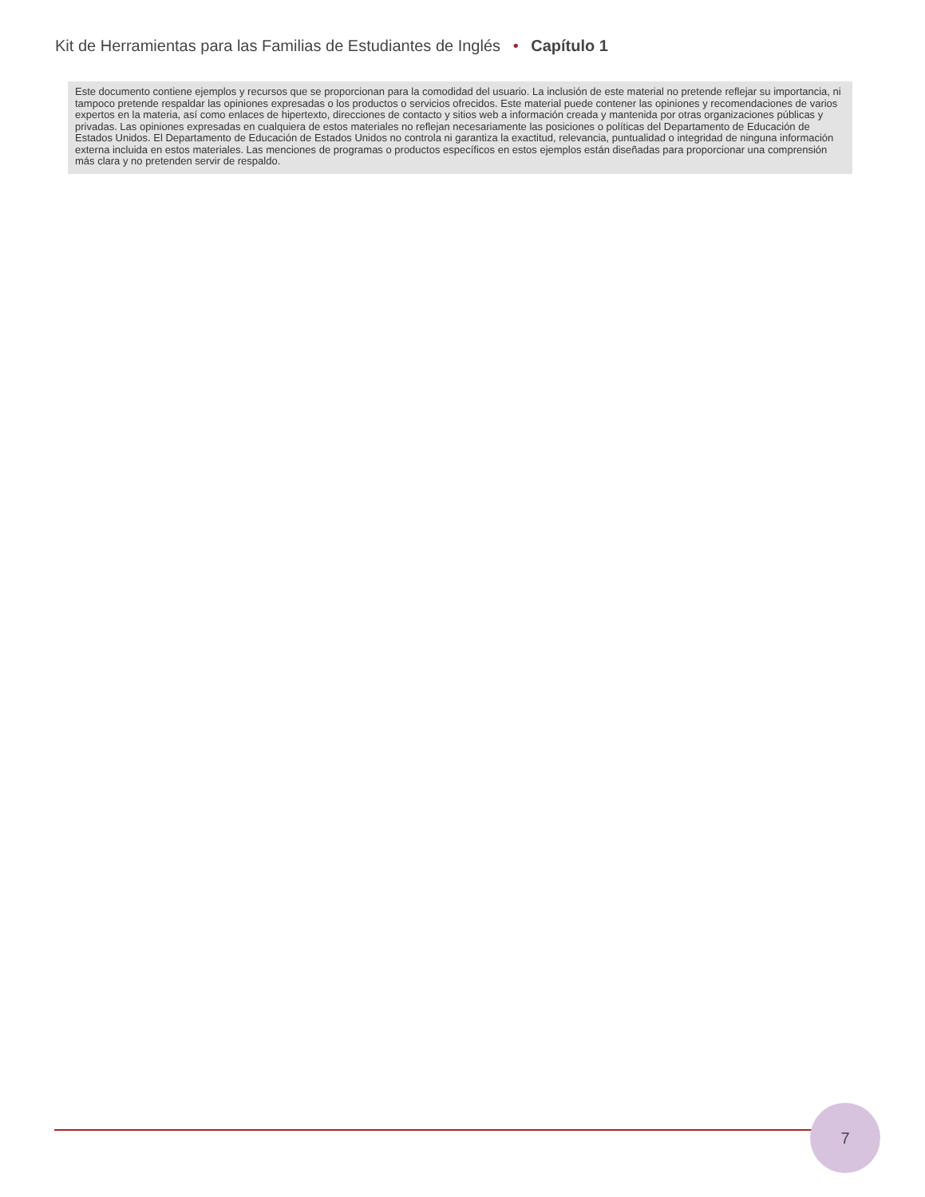Kit de Herramientas para las Familias de Estudiantes de Inglés • Capítulo 1
Este documento contiene ejemplos y recursos que se proporcionan para la comodidad del usuario. La inclusión de este material no pretende reflejar su importancia, ni tampoco pretende respaldar las opiniones expresadas o los productos o servicios ofrecidos. Este material puede contener las opiniones y recomendaciones de varios expertos en la materia, así como enlaces de hipertexto, direcciones de contacto y sitios web a información creada y mantenida por otras organizaciones públicas y privadas. Las opiniones expresadas en cualquiera de estos materiales no reflejan necesariamente las posiciones o políticas del Departamento de Educación de Estados Unidos. El Departamento de Educación de Estados Unidos no controla ni garantiza la exactitud, relevancia, puntualidad o integridad de ninguna información externa incluida en estos materiales. Las menciones de programas o productos específicos en estos ejemplos están diseñadas para proporcionar una comprensión más clara y no pretenden servir de respaldo.
7